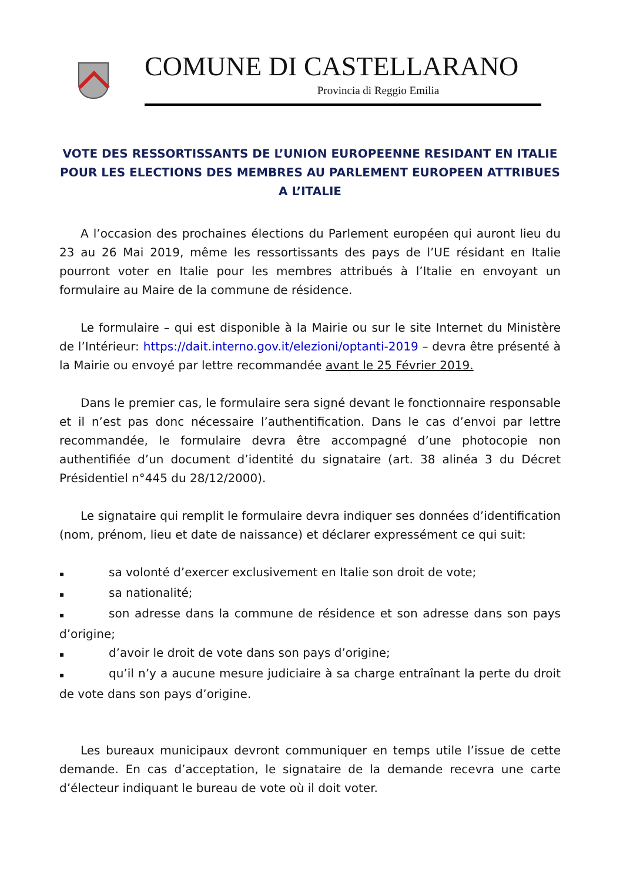COMUNE DI CASTELLARANO
Provincia di Reggio Emilia
VOTE DES RESSORTISSANTS DE L’UNION EUROPEENNE RESIDANT EN ITALIE POUR LES ELECTIONS DES MEMBRES AU PARLEMENT EUROPEEN ATTRIBUES A L’ITALIE
A l’occasion des prochaines élections du Parlement européen qui auront lieu du 23 au 26 Mai 2019, même les ressortissants des pays de l’UE résidant en Italie pourront voter en Italie pour les membres attribués à l’Italie en envoyant un formulaire au Maire de la commune de résidence.
Le formulaire – qui est disponible à la Mairie ou sur le site Internet du Ministère de l’Intérieur: https://dait.interno.gov.it/elezioni/optanti-2019 – devra être présenté à la Mairie ou envoyé par lettre recommandée avant le 25 Février 2019.
Dans le premier cas, le formulaire sera signé devant le fonctionnaire responsable et il n’est pas donc nécessaire l’authentification. Dans le cas d’envoi par lettre recommandée, le formulaire devra être accompagné d’une photocopie non authentifiée d’un document d’identité du signataire (art. 38 alinéa 3 du Décret Présidentiel n°445 du 28/12/2000).
Le signataire qui remplit le formulaire devra indiquer ses données d’identification (nom, prénom, lieu et date de naissance) et déclarer expressément ce qui suit:
▪ sa volonté d’exercer exclusivement en Italie son droit de vote;
▪ sa nationalité;
▪ son adresse dans la commune de résidence et son adresse dans son pays d’origine;
▪ d’avoir le droit de vote dans son pays d’origine;
▪ qu’il n’y a aucune mesure judiciaire à sa charge entraînant la perte du droit de vote dans son pays d’origine.
Les bureaux municipaux devront communiquer en temps utile l’issue de cette demande. En cas d’acceptation, le signataire de la demande recevra une carte d’électeur indiquant le bureau de vote où il doit voter.